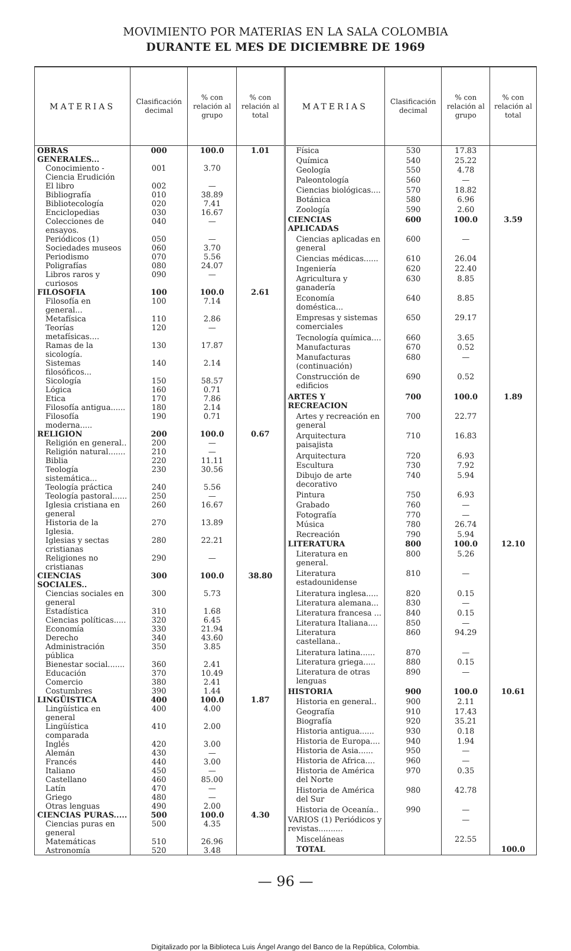MOVIMIENTO POR MATERIAS EN LA SALA COLOMBIA
DURANTE EL MES DE DICIEMBRE DE 1969
| MATERIAS | Clasificación decimal | % con relación al grupo | % con relación al total |
| --- | --- | --- | --- |
| OBRAS GENERALES... | 000 | 100.0 | 1.01 |
| Conocimiento - Ciencia Erudición | 001 | 3.70 | |
| El libro | 002 | — | |
| Bibliografía | 010 | 38.89 | |
| Bibliotecología | 020 | 7.41 | |
| Enciclopedias | 030 | 16.67 | |
| Colecciones de ensayos. | 040 | — | |
| Periódicos (1) | 050 | — | |
| Sociedades museos | 060 | 3.70 | |
| Periodismo | 070 | 5.56 | |
| Poligrafías | 080 | 24.07 | |
| Libros raros y curiosos | 090 | — | |
| FILOSOFIA | 100 | 100.0 | 2.61 |
| Filosofía en general... | 100 | 7.14 | |
| Metafísica | 110 | 2.86 | |
| Teorías metafísicas.... | 120 | — | |
| Ramas de la sicología. | 130 | 17.87 | |
| Sistemas filosóficos... | 140 | 2.14 | |
| Sicología | 150 | 58.57 | |
| Lógica | 160 | 0.71 | |
| Etica | 170 | 7.86 | |
| Filosofía antigua...... | 180 | 2.14 | |
| Filosofía moderna..... | 190 | 0.71 | |
| RELIGION | 200 | 100.0 | 0.67 |
| Religión en general.. | 200 | — | |
| Religión natural....... | 210 | — | |
| Biblia | 220 | 11.11 | |
| Teología sistemática... | 230 | 30.56 | |
| Teología práctica | 240 | 5.56 | |
| Teología pastoral...... | 250 | — | |
| Iglesia cristiana en general | 260 | 16.67 | |
| Historia de la Iglesia. | 270 | 13.89 | |
| Iglesias y sectas cristianas | 280 | 22.21 | |
| Religiones no cristianas | 290 | — | |
| CIENCIAS SOCIALES.. | 300 | 100.0 | 38.80 |
| Ciencias sociales en general | 300 | 5.73 | |
| Estadística | 310 | 1.68 | |
| Ciencias políticas..... | 320 | 6.45 | |
| Economía | 330 | 21.94 | |
| Derecho | 340 | 43.60 | |
| Administración pública | 350 | 3.85 | |
| Bienestar social....... | 360 | 2.41 | |
| Educación | 370 | 10.49 | |
| Comercio | 380 | 2.41 | |
| Costumbres | 390 | 1.44 | |
| LINGÜISTICA | 400 | 100.0 | 1.87 |
| Lingüística en general | 400 | 4.00 | |
| Lingüística comparada | 410 | 2.00 | |
| Inglés | 420 | 3.00 | |
| Alemán | 430 | — | |
| Francés | 440 | 3.00 | |
| Italiano | 450 | — | |
| Castellano | 460 | 85.00 | |
| Latín | 470 | — | |
| Griego | 480 | — | |
| Otras lenguas | 490 | 2.00 | |
| CIENCIAS PURAS..... | 500 | 100.0 | 4.30 |
| Ciencias puras en general | 500 | 4.35 | |
| Matemáticas | 510 | 26.96 | |
| Astronomía | 520 | 3.48 | |
| MATERIAS | Clasificación decimal | % con relación al grupo | % con relación al total |
| --- | --- | --- | --- |
| Física | 530 | 17.83 | |
| Química | 540 | 25.22 | |
| Geología | 550 | 4.78 | |
| Paleontología | 560 | — | |
| Ciencias biológicas.... | 570 | 18.82 | |
| Botánica | 580 | 6.96 | |
| Zoología | 590 | 2.60 | |
| CIENCIAS APLICADAS | 600 | 100.0 | 3.59 |
| Ciencias aplicadas en general | 600 | — | |
| Ciencias médicas...... | 610 | 26.04 | |
| Ingeniería | 620 | 22.40 | |
| Agricultura y ganadería | 630 | 8.85 | |
| Economía doméstica... | 640 | 8.85 | |
| Empresas y sistemas comerciales | 650 | 29.17 | |
| Tecnología química.... | 660 | 3.65 | |
| Manufacturas | 670 | 0.52 | |
| Manufacturas (continuación) | 680 | — | |
| Construcción de edificios | 690 | 0.52 | |
| ARTES Y RECREACION | 700 | 100.0 | 1.89 |
| Artes y recreación en general | 700 | 22.77 | |
| Arquitectura paisajista | 710 | 16.83 | |
| Arquitectura | 720 | 6.93 | |
| Escultura | 730 | 7.92 | |
| Dibujo de arte decorativo | 740 | 5.94 | |
| Pintura | 750 | 6.93 | |
| Grabado | 760 | — | |
| Fotografía | 770 | — | |
| Música | 780 | 26.74 | |
| Recreación | 790 | 5.94 | |
| LITERATURA | 800 | 100.0 | 12.10 |
| Literatura en general. | 800 | 5.26 | |
| Literatura estadounidense | 810 | — | |
| Literatura inglesa..... | 820 | 0.15 | |
| Literatura alemana... | 830 | — | |
| Literatura francesa ... | 840 | 0.15 | |
| Literatura Italiana.... | 850 | — | |
| Literatura castellana.. | 860 | 94.29 | |
| Literatura latina...... | 870 | — | |
| Literatura griega..... | 880 | 0.15 | |
| Literatura de otras lenguas | 890 | — | |
| HISTORIA | 900 | 100.0 | 10.61 |
| Historia en general.. | 900 | 2.11 | |
| Geografía | 910 | 17.43 | |
| Biografía | 920 | 35.21 | |
| Historia antigua...... | 930 | 0.18 | |
| Historia de Europa.... | 940 | 1.94 | |
| Historia de Asia...... | 950 | — | |
| Historia de Africa.... | 960 | — | |
| Historia de América del Norte | 970 | 0.35 | |
| Historia de América del Sur | 980 | 42.78 | |
| Historia de Oceanía.. | 990 | — | |
| VARIOS (1) Periódicos y revistas.......... | | — | |
| Misceláneas | | 22.55 | |
| TOTAL | | | 100.0 |
— 96 —
Digitalizado por la Biblioteca Luis Ángel Arango del Banco de la República, Colombia.